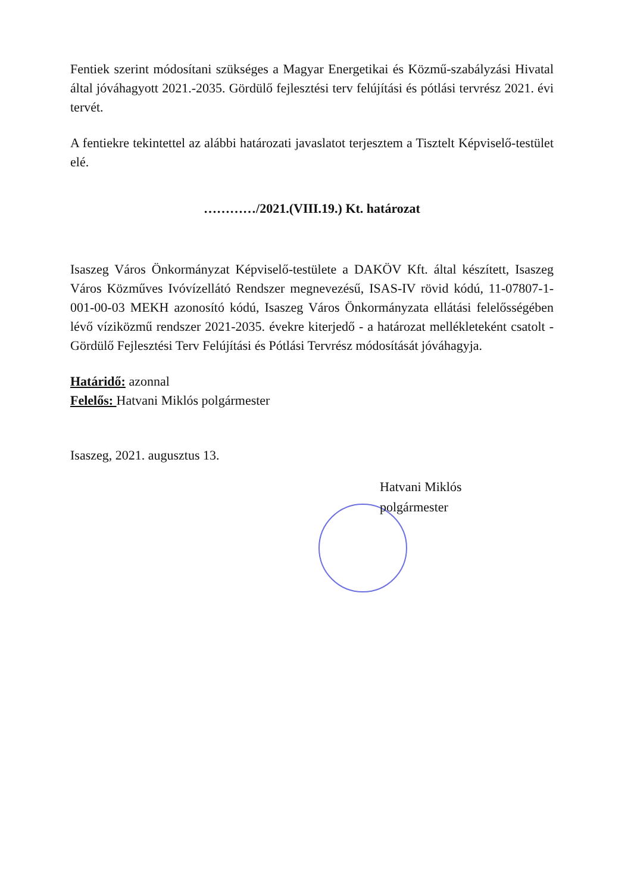Fentiek szerint módosítani szükséges a Magyar Energetikai és Közmű-szabályzási Hivatal által jóváhagyott 2021.-2035. Gördülő fejlesztési terv felújítási és pótlási tervrész 2021. évi tervét.
A fentiekre tekintettel az alábbi határozati javaslatot terjesztem a Tisztelt Képviselő-testület elé.
…………/2021.(VIII.19.) Kt. határozat
Isaszeg Város Önkormányzat Képviselő-testülete a DAKÖV Kft. által készített, Isaszeg Város Közműves Ivóvízellátó Rendszer megnevezésű, ISAS-IV rövid kódú, 11-07807-1-001-00-03 MEKH azonosító kódú, Isaszeg Város Önkormányzata ellátási felelősségében lévő víziközmű rendszer 2021-2035. évekre kiterjedő - a határozat mellékleteként csatolt - Gördülő Fejlesztési Terv Felújítási és Pótlási Tervrész módosítását jóváhagyja.
Határidő: azonnal
Felelős: Hatvani Miklós polgármester
Isaszeg, 2021. augusztus 13.
Hatvani Miklós
polgármester